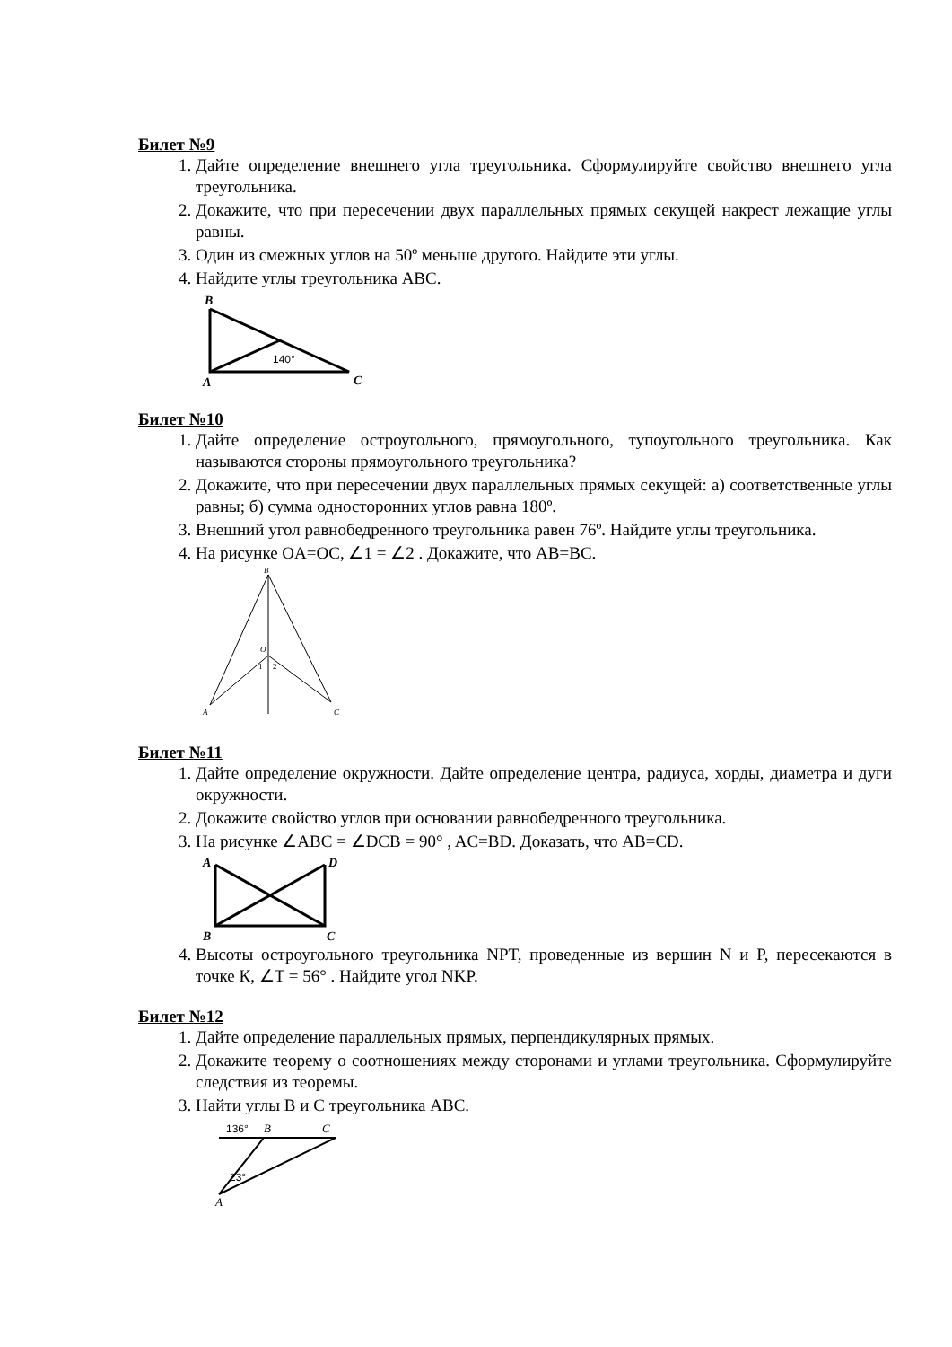Билет №9
1. Дайте определение внешнего угла треугольника. Сформулируйте свойство внешнего угла треугольника.
2. Докажите, что при пересечении двух параллельных прямых секущей накрест лежащие углы равны.
3. Один из смежных углов на 50º меньше другого. Найдите эти углы.
4. Найдите углы треугольника ABC.
B
A
C
140°
Билет №10
1. Дайте определение остроугольного, прямоугольного, тупоугольного треугольника. Как называются стороны прямоугольного треугольника?
2. Докажите, что при пересечении двух параллельных прямых секущей: а) соответственные углы равны; б) сумма односторонних углов равна 180º.
3. Внешний угол равнобедренного треугольника равен 76º. Найдите углы треугольника.
4. На рисунке OA=OC, ∠1 = ∠2 . Докажите, что AB=BC.
B
O
1
2
A
C
Билет №11
1. Дайте определение окружности. Дайте определение центра, радиуса, хорды, диаметра и дуги окружности.
2. Докажите свойство углов при основании равнобедренного треугольника.
3. На рисунке ∠ABC = ∠DCB = 90° , AC=BD. Доказать, что AB=CD.
A
D
B
C
4. Высоты остроугольного треугольника NPT, проведенные из вершин N и P, пересекаются в точке К, ∠T = 56° . Найдите угол NKP.
Билет №12
1. Дайте определение параллельных прямых, перпендикулярных прямых.
2. Докажите теорему о соотношениях между сторонами и углами треугольника. Сформулируйте следствия из теоремы.
3. Найти углы B и C треугольника ABC.
136°
B
C
23°
A